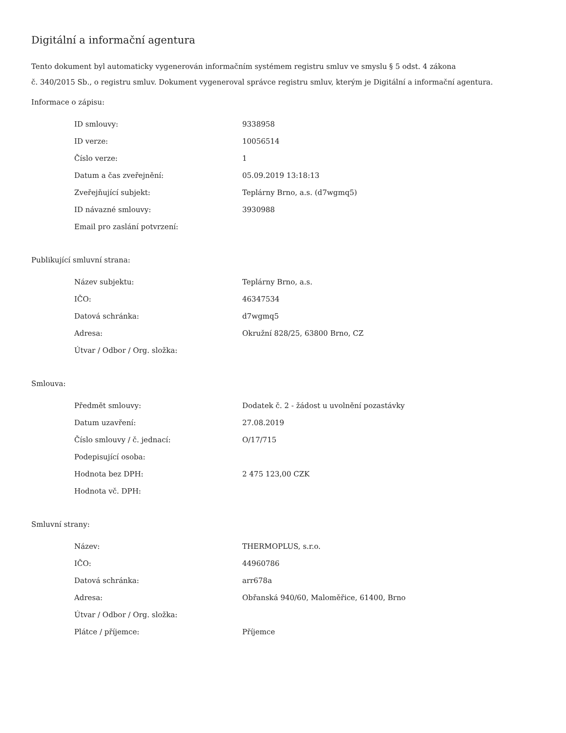Digitální a informační agentura
Tento dokument byl automaticky vygenerován informačním systémem registru smluv ve smyslu § 5 odst. 4 zákona
č. 340/2015 Sb., o registru smluv. Dokument vygeneroval správce registru smluv, kterým je Digitální a informační agentura.
Informace o zápisu:
| ID smlouvy: | 9338958 |
| ID verze: | 10056514 |
| Číslo verze: | 1 |
| Datum a čas zveřejnění: | 05.09.2019 13:18:13 |
| Zveřejňující subjekt: | Teplárny Brno, a.s. (d7wgmq5) |
| ID návazné smlouvy: | 3930988 |
| Email pro zaslání potvrzení: | |
Publikující smluvní strana:
| Název subjektu: | Teplárny Brno, a.s. |
| IČO: | 46347534 |
| Datová schránka: | d7wgmq5 |
| Adresa: | Okružní 828/25, 63800 Brno, CZ |
| Útvar / Odbor / Org. složka: | |
Smlouva:
| Předmět smlouvy: | Dodatek č. 2 - žádost u uvolnění pozastávky |
| Datum uzavření: | 27.08.2019 |
| Číslo smlouvy / č. jednací: | O/17/715 |
| Podepisující osoba: | |
| Hodnota bez DPH: | 2 475 123,00 CZK |
| Hodnota vč. DPH: | |
Smluvní strany:
| Název: | THERMOPLUS, s.r.o. |
| IČO: | 44960786 |
| Datová schránka: | arr678a |
| Adresa: | Obřanská 940/60, Maloměřice, 61400, Brno |
| Útvar / Odbor / Org. složka: | |
| Plátce / příjemce: | Příjemce |